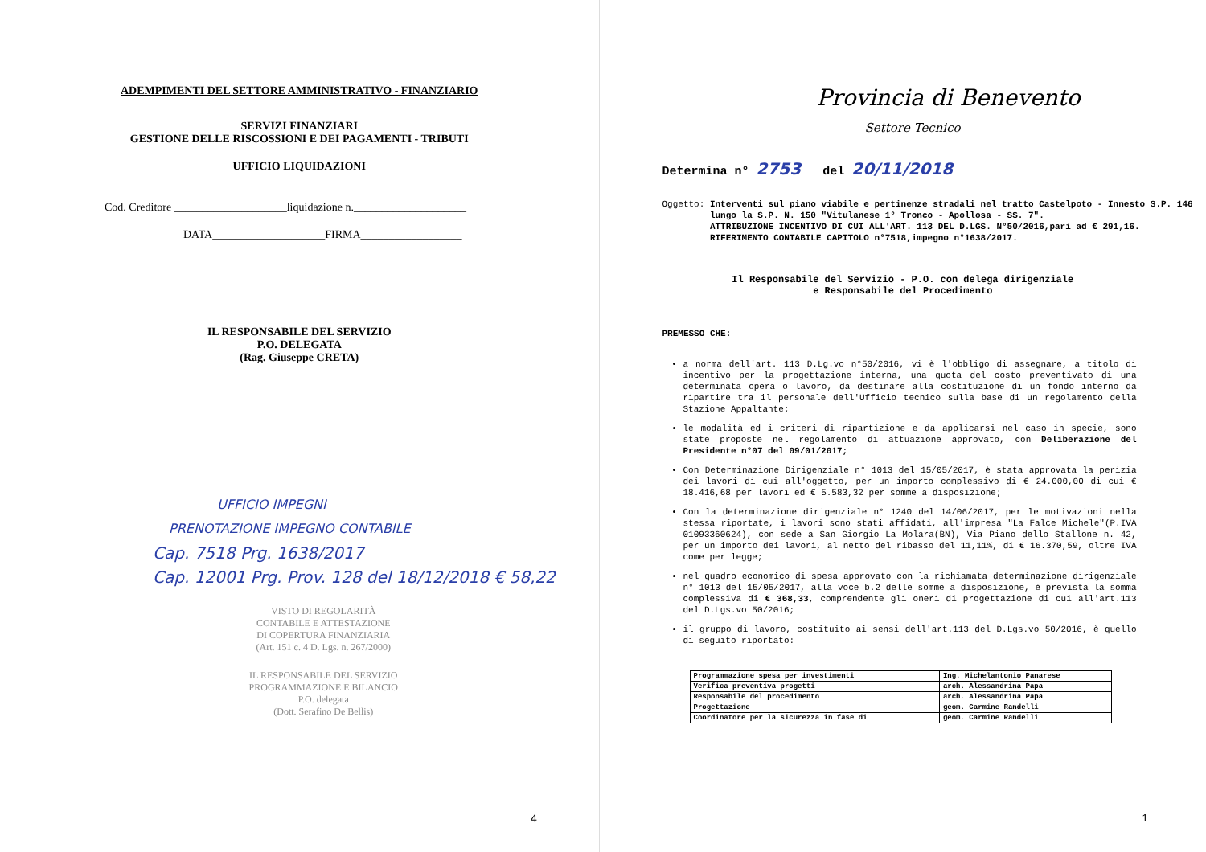ADEMPIMENTI DEL SETTORE AMMINISTRATIVO - FINANZIARIO
SERVIZI FINANZIARI
GESTIONE DELLE RISCOSSIONI E DEI PAGAMENTI - TRIBUTI
UFFICIO LIQUIDAZIONI
Cod. Creditore ____________________liquidazione n.____________________
DATA____________________FIRMA__________________
IL RESPONSABILE DEL SERVIZIO
P.O. DELEGATA
(Rag. Giuseppe CRETA)
UFFICIO IMPEGNI
PRENOTAZIONE IMPEGNO CONTABILE
Cap. 7518 Prg. 1638/2017
Cap. 12001 Prg. Prov. 128 del 18/12/2018 € 58,22
VISTO DI REGOLARITÀ
CONTABILE E ATTESTAZIONE
DI COPERTURA FINANZIARIA
(Art. 151 c. 4 D. Lgs. n. 267/2000)
IL RESPONSABILE DEL SERVIZIO
PROGRAMMAZIONE E BILANCIO
P.O. delegata
(Dott. Serafino De Bellis)
4
Provincia di Benevento
Settore Tecnico
Determina n° 2753 del 20/11/2018
Oggetto: Interventi sul piano viabile e pertinenze stradali nel tratto Castelpoto - Innesto S.P. 146 lungo la S.P. N. 150 "Vitulanese 1° Tronco - Apollosa - SS. 7".
ATTRIBUZIONE INCENTIVO DI CUI ALL'ART. 113 DEL D.LGS. N°50/2016,pari ad € 291,16.
RIFERIMENTO CONTABILE CAPITOLO n°7518,impegno n°1638/2017.
Il Responsabile del Servizio - P.O. con delega dirigenziale
e Responsabile del Procedimento
PREMESSO CHE:
a norma dell'art. 113 D.Lg.vo n°50/2016, vi è l'obbligo di assegnare, a titolo di incentivo per la progettazione interna, una quota del costo preventivato di una determinata opera o lavoro, da destinare alla costituzione di un fondo interno da ripartire tra il personale dell'Ufficio tecnico sulla base di un regolamento della Stazione Appaltante;
le modalità ed i criteri di ripartizione e da applicarsi nel caso in specie, sono state proposte nel regolamento di attuazione approvato, con Deliberazione del Presidente n°07 del 09/01/2017;
Con Determinazione Dirigenziale n° 1013 del 15/05/2017, è stata approvata la perizia dei lavori di cui all'oggetto, per un importo complessivo di € 24.000,00 di cui € 18.416,68 per lavori ed € 5.583,32 per somme a disposizione;
Con la determinazione dirigenziale n° 1240 del 14/06/2017, per le motivazioni nella stessa riportate, i lavori sono stati affidati, all'impresa "La Falce Michele"(P.IVA 01093360624), con sede a San Giorgio La Molara(BN), Via Piano dello Stallone n. 42, per un importo dei lavori, al netto del ribasso del 11,11%, di € 16.370,59, oltre IVA come per legge;
nel quadro economico di spesa approvato con la richiamata determinazione dirigenziale n° 1013 del 15/05/2017, alla voce b.2 delle somme a disposizione, è prevista la somma complessiva di € 368,33, comprendente gli oneri di progettazione di cui all'art.113 del D.Lgs.vo 50/2016;
il gruppo di lavoro, costituito ai sensi dell'art.113 del D.Lgs.vo 50/2016, è quello di seguito riportato:
| Programmazione spesa per investimenti | Ing. Michelantonio Panarese |
| Verifica preventiva progetti | arch. Alessandrina Papa |
| Responsabile del procedimento | arch. Alessandrina Papa |
| Progettazione | geom. Carmine Randelli |
| Coordinatore per la sicurezza in fase di | geom. Carmine Randelli |
1